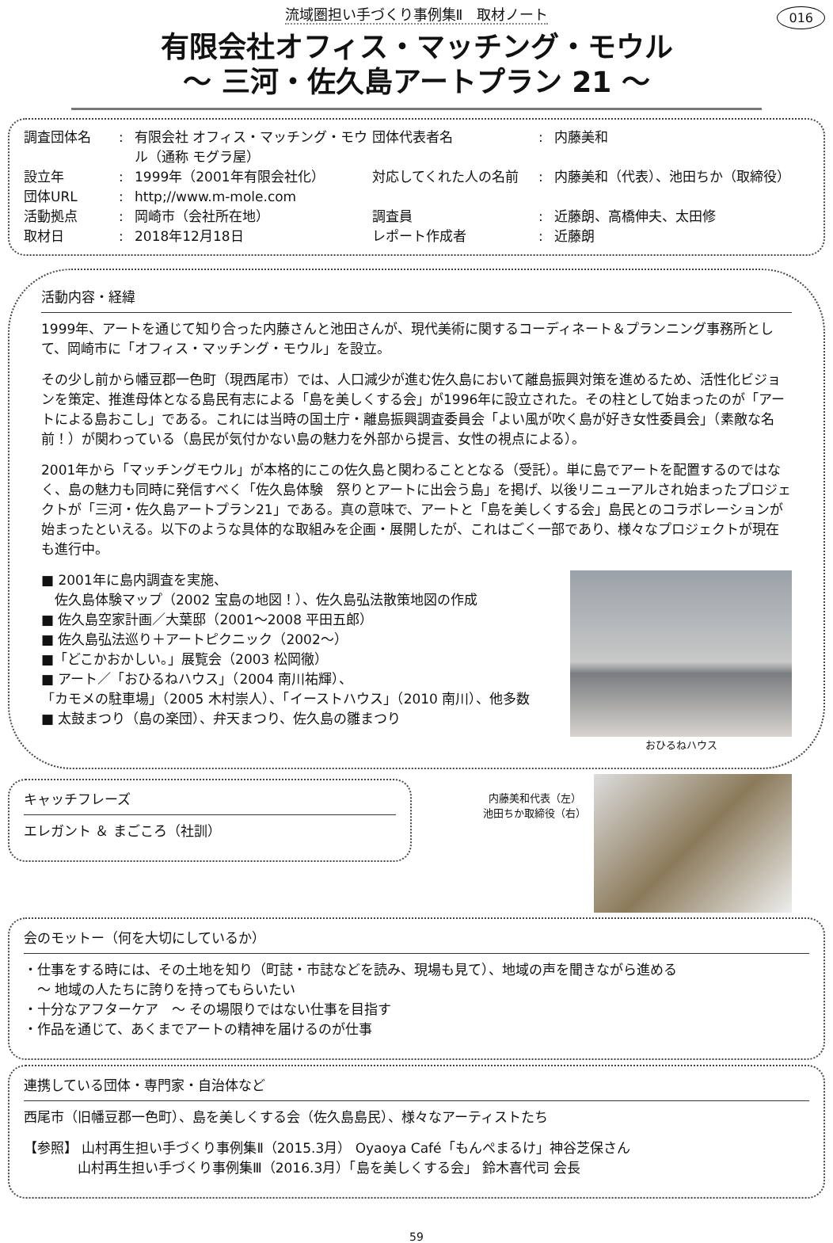流域圏担い手づくり事例集Ⅱ　取材ノート
016
有限会社オフィス・マッチング・モウル
～ 三河・佐久島アートプラン 21 ～
調査団体名
:
有限会社 オフィス・マッチング・モウル（通称 モグラ屋）
団体代表者名
:
内藤美和
設立年
:
1999年（2001年有限会社化）
対応してくれた人の名前
:
内藤美和（代表）、池田ちか（取締役）
団体URL
:
http;//www.m-mole.com
活動拠点
:
岡崎市（会社所在地）
調査員
:
近藤朗、高橋伸夫、太田修
取材日
:
2018年12月18日
レポート作成者
:
近藤朗
活動内容・経緯
1999年、アートを通じて知り合った内藤さんと池田さんが、現代美術に関するコーディネート＆プランニング事務所として、岡崎市に「オフィス・マッチング・モウル」を設立。
その少し前から幡豆郡一色町（現西尾市）では、人口減少が進む佐久島において離島振興対策を進めるため、活性化ビジョンを策定、推進母体となる島民有志による「島を美しくする会」が1996年に設立された。その柱として始まったのが「アートによる島おこし」である。これには当時の国土庁・離島振興調査委員会「よい風が吹く島が好き女性委員会」（素敵な名前！）が関わっている（島民が気付かない島の魅力を外部から提言、女性の視点による）。
2001年から「マッチングモウル」が本格的にこの佐久島と関わることとなる（受託）。単に島でアートを配置するのではなく、島の魅力も同時に発信すべく「佐久島体験　祭りとアートに出会う島」を掲げ、以後リニューアルされ始まったプロジェクトが「三河・佐久島アートプラン21」である。真の意味で、アートと「島を美しくする会」島民とのコラボレーションが始まったといえる。以下のような具体的な取組みを企画・展開したが、これはごく一部であり、様々なプロジェクトが現在も進行中。
■ 2001年に島内調査を実施、
　佐久島体験マップ（2002 宝島の地図！）、佐久島弘法散策地図の作成
■ 佐久島空家計画／大葉邸（2001～2008 平田五郎）
■ 佐久島弘法巡り＋アートピクニック（2002～）
■「どこかおかしい。」展覧会（2003 松岡徹）
■ アート／「おひるねハウス」（2004 南川祐輝）、
「カモメの駐車場」（2005 木村崇人）、「イーストハウス」（2010 南川）、他多数
■ 太鼓まつり（島の楽団）、弁天まつり、佐久島の雛まつり
おひるねハウス
キャッチフレーズ
エレガント ＆ まごころ（社訓）
内藤美和代表（左）
池田ちか取締役（右）
会のモットー（何を大切にしているか）
・仕事をする時には、その土地を知り（町誌・市誌などを読み、現場も見て）、地域の声を聞きながら進める
　～ 地域の人たちに誇りを持ってもらいたい
・十分なアフターケア　～ その場限りではない仕事を目指す
・作品を通じて、あくまでアートの精神を届けるのが仕事
連携している団体・専門家・自治体など
西尾市（旧幡豆郡一色町）、島を美しくする会（佐久島島民）、様々なアーティストたち
【参照】 山村再生担い手づくり事例集Ⅱ（2015.3月） Oyaoya Café「もんぺまるけ」神谷芝保さん
　　　　山村再生担い手づくり事例集Ⅲ（2016.3月）「島を美しくする会」 鈴木喜代司 会長
59